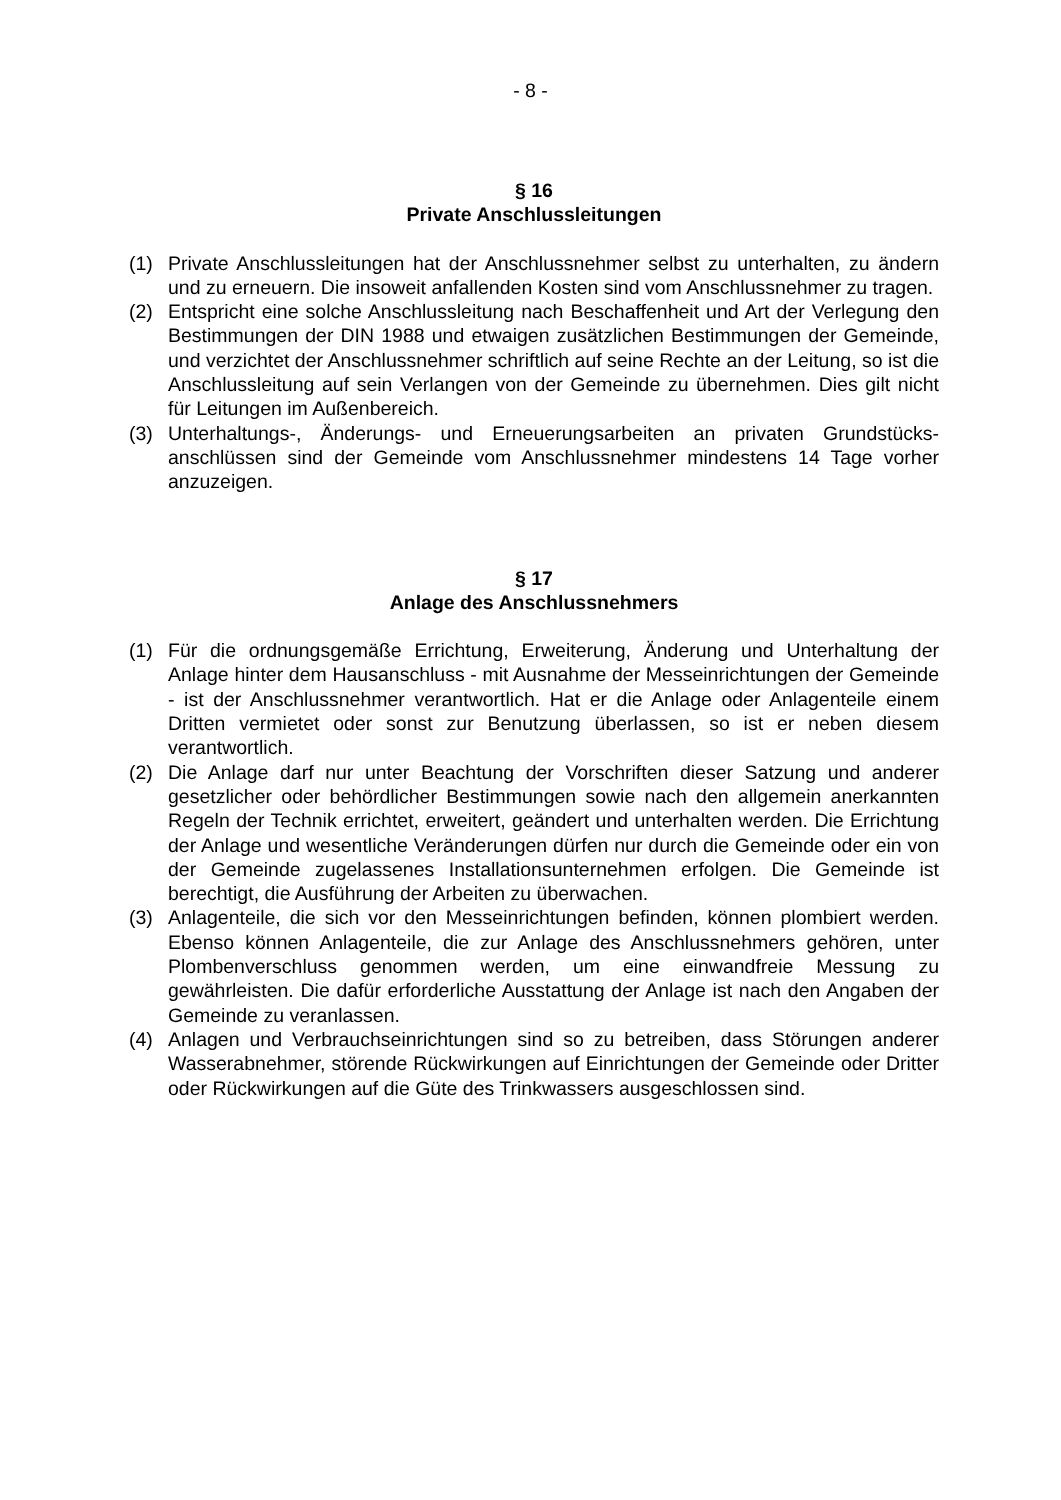- 8 -
§ 16
Private Anschlussleitungen
(1) Private Anschlussleitungen hat der Anschlussnehmer selbst zu unterhalten, zu ändern und zu erneuern. Die insoweit anfallenden Kosten sind vom Anschluss­nehmer zu tragen.
(2) Entspricht eine solche Anschlussleitung nach Beschaffenheit und Art der Verle­gung den Bestimmungen der DIN 1988 und etwaigen zusätzlichen Bestimmun­gen der Gemeinde, und verzichtet der Anschlussnehmer schriftlich auf seine Rechte an der Leitung, so ist die Anschlussleitung auf sein Verlangen von der Gemeinde zu übernehmen. Dies gilt nicht für Leitungen im Außenbereich.
(3) Unterhaltungs-, Änderungs- und Erneuerungsarbeiten an privaten Grundstücks­anschlüssen sind der Gemeinde vom Anschlussnehmer mindestens 14 Tage vorher anzuzeigen.
§ 17
Anlage des Anschlussnehmers
(1) Für die ordnungsgemäße Errichtung, Erweiterung, Änderung und Unterhaltung der Anlage hinter dem Hausanschluss - mit Ausnahme der Messeinrichtungen der Gemeinde - ist der Anschlussnehmer verantwortlich. Hat er die Anlage oder Anlagenteile einem Dritten vermietet oder sonst zur Benutzung überlassen, so ist er neben diesem verantwortlich.
(2) Die Anlage darf nur unter Beachtung der Vorschriften dieser Satzung und ande­rer gesetzlicher oder behördlicher Bestimmungen sowie nach den allgemein an­erkannten Regeln der Technik errichtet, erweitert, geändert und unterhalten werden. Die Errichtung der Anlage und wesentliche Veränderungen dürfen nur durch die Gemeinde oder ein von der Gemeinde zugelassenes Installationsun­ternehmen erfolgen. Die Gemeinde ist berechtigt, die Ausführung der Arbeiten zu überwachen.
(3) Anlagenteile, die sich vor den Messeinrichtungen befinden, können plombiert werden. Ebenso können Anlagenteile, die zur Anlage des Anschlussnehmers gehören, unter Plombenverschluss genommen werden, um eine einwandfreie Messung zu gewährleisten. Die dafür erforderliche Ausstattung der Anlage ist nach den Angaben der Gemeinde zu veranlassen.
(4) Anlagen und Verbrauchseinrichtungen sind so zu betreiben, dass Störungen anderer Wasserabnehmer, störende Rückwirkungen auf Einrichtungen der Ge­meinde oder Dritter oder Rückwirkungen auf die Güte des Trinkwassers ausge­schlossen sind.